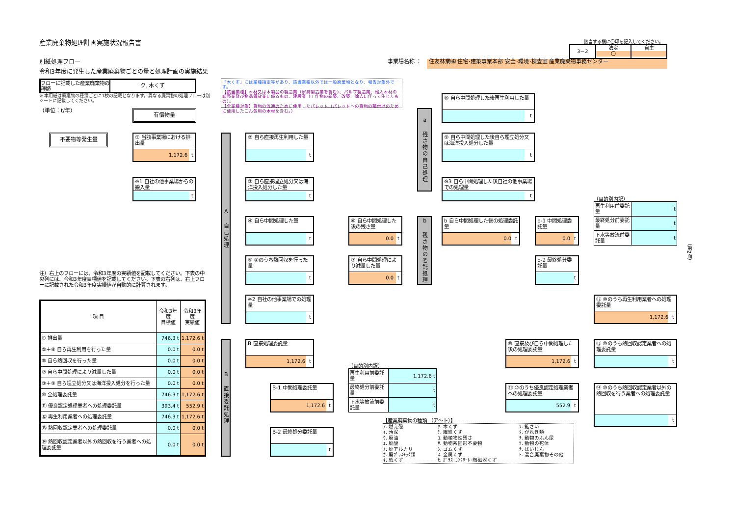産業廃棄物処理計画実施状況報告書
該当する欄に〇印を記入してください。
3－2 法定
〇
自主
別紙処理フロー
事業場名称 ：
住友林業㈱ 住宅･建築事業本部 安全･環境･検査室 産業廃棄物事務センター
令和3年度に発生した産業廃棄物ごとの量と処理計画の実施結果
フローに記載した産業廃棄物の種類
ク. 木くず
「木くず」には業種指定等があり、該当業種以外では一般廃棄物となり、報告対象外です。
【該当業種】木材又は木製品の製造業（家具製造業を含む）、パルプ製造業、輸入木材の卸売業及び物品賃貸業に係るもの、建設業（工作物の新築、改築、除去に伴って生じたもの）。
【全業種対象】貨物の流通のために使用したパレット（パレットへの貨物の積付けのために使用したこん包用の木材を含む。）
※ 本用紙は廃棄物の種類ごとに1枚の記載となります。異なる廃棄物の処理フローは別シートに記載してください。
（単位：t/年）
有償物量
不要物等発生量
① 当該事業場における排出量
1,172.6 t
※1 自社の他事業場からの搬入量
t
A 自己処理
② 自ら直接再生利用した量
t
③ 自ら直接埋立処分又は海洋投入処分した量
t
④ 自ら中間処理した量
t
⑤ ④のうち熱回収を行った量
t
※2 自社の他事業場での処理量
t
⑥ 自ら中間処理した後の残さ量
0.0 t
⑦ 自ら中間処理により減量した量
0.0 t
a 残さ物の自己処理
⑧ 自ら中間処理した後再生利用した量
t
⑨ 自ら中間処理した後自ら埋立処分又は海洋投入処分した量
t
※3 自ら中間処理した後自社の他事業場での処理量
t
b 残さ物の委託処理
b 自ら中間処理した後の処理委託量
0.0 t
b-1 中間処理委託量
0.0 t
b-2 最終処分委託量
t
（目的別内訳）
| 再生利用前委託量 | t |
| 最終処分前委託量 | t |
| 下水等放流前委託量 | t |
注）右上のフローには、令和3年度の実績値を記載してください。下表の中央列には、令和3年度目標値を記載してください。下表の右列は、右上フローに記載された令和3年度実績値が自動的に計算されます。
| 項 目 | 令和3年度 目標値 | 令和3年度 実績値 |
| --- | --- | --- |
| ① 排出量 | 746.3 t | 1,172.6 t |
| ②＋⑧ 自ら再生利用を行った量 | 0.0 t | 0.0 t |
| ⑤ 自ら熱回収を行った量 | 0.0 t | 0.0 t |
| ⑦ 自ら中間処理により減量した量 | 0.0 t | 0.0 t |
| ③＋⑨ 自ら埋立処分又は海洋投入処分を行った量 | 0.0 t | 0.0 t |
| ⑩ 全処理委託量 | 746.3 t | 1,172.6 t |
| ⑪ 優良認定処理業者への処理委託量 | 393.4 t | 552.9 t |
| ⑫ 再生利用業者への処理委託量 | 746.3 t | 1,172.6 t |
| ⑬ 熱回収認定業者への処理委託量 | 0.0 t | 0.0 t |
| ⑭ 熱回収認定業者以外の熱回収を行う業者への処理委託量 | 0.0 t | 0.0 t |
B 直接委託処理
B 直接処理委託量
1,172.6 t
B-1 中間処理委託量
1,172.6 t
B-2 最終処分委託量
t
（目的別内訳）
| 再生利用前委託量 | 1,172.6 t |
| 最終処分前委託量 | t |
| 下水等放流前委託量 | t |
⑩ 直接及び自ら中間処理した後の処理委託量
1,172.6 t
⑪ ⑩のうち優良認定処理業者への処理委託量
552.9 t
⑫ ⑩のうち再生利用業者への処理委託量
1,172.6 t
⑬ ⑩のうち熱回収認定業者への処理委託量
t
⑭ ⑩のうち熱回収認定業者以外の熱回収を行う業者への処理委託量
t
【産業廃棄物の種類 （ア～ト）】
ｱ. 燃え殻
ｲ. 汚泥
ｳ. 廃油
ｴ. 廃酸
ｵ. 廃アルカリ
ｶ. 廃ﾌﾟﾗｽﾁｯｸ類
ｷ. 紙くず
ｸ. 木くず
ｹ. 繊維くず
ｺ. 動植物性残さ
ｻ. 動物系固形不要物
ｼ. ゴムくず
ｽ. 金属くず
ｾ. ｶﾞﾗｽ･ｺﾝｸﾘｰﾄ･陶磁器くず
ｿ. 鉱さい
ﾀ. がれき類
ﾁ. 動物のふん尿
ﾂ. 動物の死体
ﾃ. ばいじん
ﾄ. 混合廃棄物その他
（第2面）